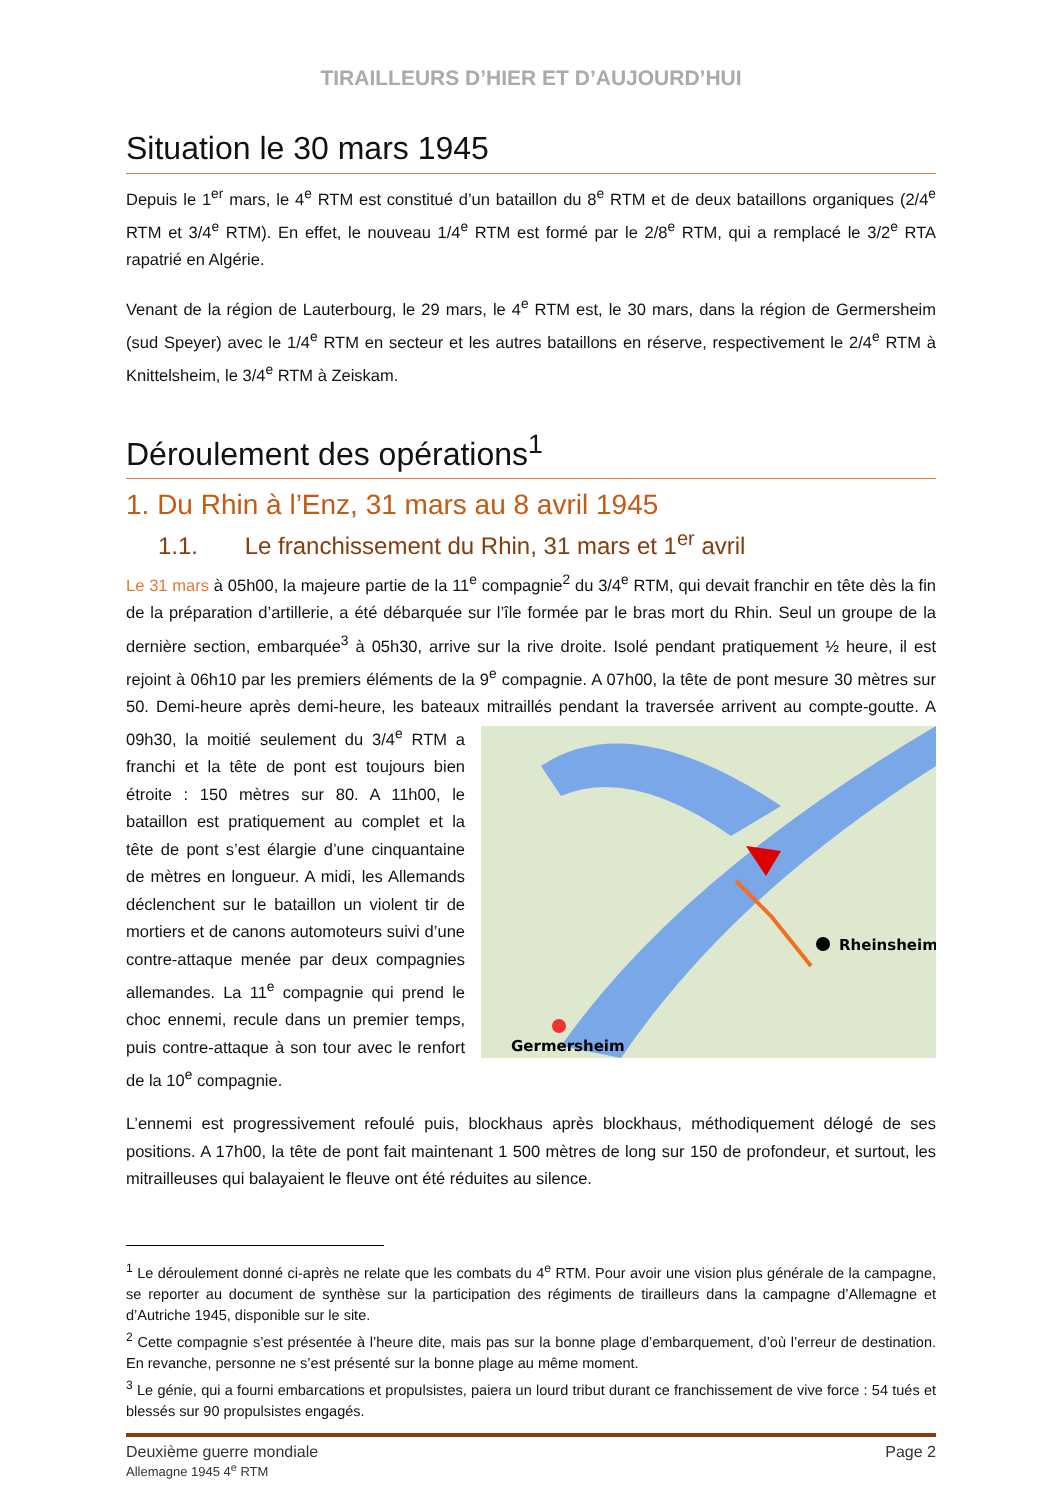TIRAILLEURS D’HIER ET D’AUJOURD’HUI
Situation le 30 mars 1945
Depuis le 1<sup>er</sup> mars, le 4<sup>e</sup> RTM est constitué d’un bataillon du 8<sup>e</sup> RTM et de deux bataillons organiques (2/4<sup>e</sup> RTM et 3/4<sup>e</sup> RTM). En effet, le nouveau 1/4<sup>e</sup> RTM est formé par le 2/8<sup>e</sup> RTM, qui a remplacé le 3/2<sup>e</sup> RTA rapatrié en Algérie.
Venant de la région de Lauterbourg, le 29 mars, le 4<sup>e</sup> RTM est, le 30 mars, dans la région de Germersheim (sud Speyer) avec le 1/4<sup>e</sup> RTM en secteur et les autres bataillons en réserve, respectivement le 2/4<sup>e</sup> RTM à Knittelsheim, le 3/4<sup>e</sup> RTM à Zeiskam.
Déroulement des opérations<sup>1</sup>
1. Du Rhin à l’Enz, 31 mars au 8 avril 1945
1.1. Le franchissement du Rhin, 31 mars et 1<sup>er</sup> avril
Le 31 mars à 05h00, la majeure partie de la 11<sup>e</sup> compagnie<sup>2</sup> du 3/4<sup>e</sup> RTM, qui devait franchir en tête dès la fin de la préparation d’artillerie, a été débarquée sur l’île formée par le bras mort du Rhin. Seul un groupe de la dernière section, embarquée<sup>3</sup> à 05h30, arrive sur la rive droite. Isolé pendant pratiquement ½ heure, il est rejoint à 06h10 par les premiers éléments de la 9<sup>e</sup> compagnie. A 07h00, la tête de pont mesure 30 mètres sur 50. Demi-heure après demi-heure, les bateaux mitraillés pendant
Rheinsheim
Germersheim
la traversée arrivent au compte-goutte. A 09h30, la moitié seulement du 3/4<sup>e</sup> RTM a franchi et la tête de pont est toujours bien étroite : 150 mètres sur 80. A 11h00, le bataillon est pratiquement au complet et la tête de pont s’est élargie d’une cinquantaine de mètres en longueur. A midi, les Allemands déclenchent sur le bataillon un violent tir de mortiers et de canons automoteurs suivi d’une contre-attaque menée par deux compagnies allemandes. La 11<sup>e</sup> compagnie qui prend le choc ennemi, recule dans un premier temps, puis contre-attaque à son tour avec le renfort de la 10<sup>e</sup> compagnie.
L’ennemi est progressivement refoulé puis, blockhaus après blockhaus, méthodiquement délogé de ses positions. A 17h00, la tête de pont fait maintenant 1 500 mètres de long sur 150 de profondeur, et surtout, les mitrailleuses qui balayaient le fleuve ont été réduites au silence.
<sup>1</sup> Le déroulement donné ci-après ne relate que les combats du 4<sup>e</sup> RTM. Pour avoir une vision plus générale de la campagne, se reporter au document de synthèse sur la participation des régiments de tirailleurs dans la campagne d’Allemagne et d’Autriche 1945, disponible sur le site.
<sup>2</sup> Cette compagnie s’est présentée à l’heure dite, mais pas sur la bonne plage d’embarquement, d’où l’erreur de destination. En revanche, personne ne s’est présenté sur la bonne plage au même moment.
<sup>3</sup> Le génie, qui a fourni embarcations et propulsistes, paiera un lourd tribut durant ce franchissement de vive force : 54 tués et blessés sur 90 propulsistes engagés.
Deuxième guerre mondiale
Allemagne 1945 4<sup>e</sup> RTM
Page 2